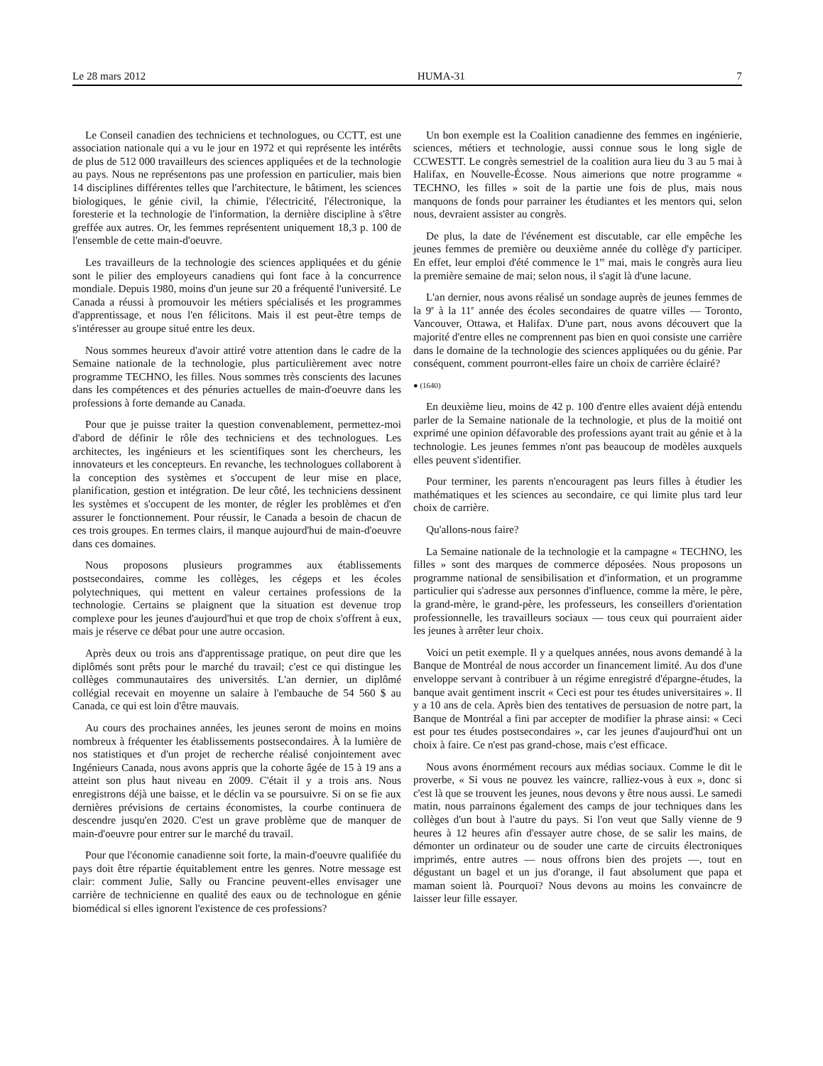Le 28 mars 2012 HUMA-31 7
Le Conseil canadien des techniciens et technologues, ou CCTT, est une association nationale qui a vu le jour en 1972 et qui représente les intérêts de plus de 512 000 travailleurs des sciences appliquées et de la technologie au pays. Nous ne représentons pas une profession en particulier, mais bien 14 disciplines différentes telles que l'architecture, le bâtiment, les sciences biologiques, le génie civil, la chimie, l'électricité, l'électronique, la foresterie et la technologie de l'information, la dernière discipline à s'être greffée aux autres. Or, les femmes représentent uniquement 18,3 p. 100 de l'ensemble de cette main-d'oeuvre.
Les travailleurs de la technologie des sciences appliquées et du génie sont le pilier des employeurs canadiens qui font face à la concurrence mondiale. Depuis 1980, moins d'un jeune sur 20 a fréquenté l'université. Le Canada a réussi à promouvoir les métiers spécialisés et les programmes d'apprentissage, et nous l'en félicitons. Mais il est peut-être temps de s'intéresser au groupe situé entre les deux.
Nous sommes heureux d'avoir attiré votre attention dans le cadre de la Semaine nationale de la technologie, plus particulièrement avec notre programme TECHNO, les filles. Nous sommes très conscients des lacunes dans les compétences et des pénuries actuelles de main-d'oeuvre dans les professions à forte demande au Canada.
Pour que je puisse traiter la question convenablement, permettez-moi d'abord de définir le rôle des techniciens et des technologues. Les architectes, les ingénieurs et les scientifiques sont les chercheurs, les innovateurs et les concepteurs. En revanche, les technologues collaborent à la conception des systèmes et s'occupent de leur mise en place, planification, gestion et intégration. De leur côté, les techniciens dessinent les systèmes et s'occupent de les monter, de régler les problèmes et d'en assurer le fonctionnement. Pour réussir, le Canada a besoin de chacun de ces trois groupes. En termes clairs, il manque aujourd'hui de main-d'oeuvre dans ces domaines.
Nous proposons plusieurs programmes aux établissements postsecondaires, comme les collèges, les cégeps et les écoles polytechniques, qui mettent en valeur certaines professions de la technologie. Certains se plaignent que la situation est devenue trop complexe pour les jeunes d'aujourd'hui et que trop de choix s'offrent à eux, mais je réserve ce débat pour une autre occasion.
Après deux ou trois ans d'apprentissage pratique, on peut dire que les diplômés sont prêts pour le marché du travail; c'est ce qui distingue les collèges communautaires des universités. L'an dernier, un diplômé collégial recevait en moyenne un salaire à l'embauche de 54 560 $ au Canada, ce qui est loin d'être mauvais.
Au cours des prochaines années, les jeunes seront de moins en moins nombreux à fréquenter les établissements postsecondaires. À la lumière de nos statistiques et d'un projet de recherche réalisé conjointement avec Ingénieurs Canada, nous avons appris que la cohorte âgée de 15 à 19 ans a atteint son plus haut niveau en 2009. C'était il y a trois ans. Nous enregistrons déjà une baisse, et le déclin va se poursuivre. Si on se fie aux dernières prévisions de certains économistes, la courbe continuera de descendre jusqu'en 2020. C'est un grave problème que de manquer de main-d'oeuvre pour entrer sur le marché du travail.
Pour que l'économie canadienne soit forte, la main-d'oeuvre qualifiée du pays doit être répartie équitablement entre les genres. Notre message est clair: comment Julie, Sally ou Francine peuvent-elles envisager une carrière de technicienne en qualité des eaux ou de technologue en génie biomédical si elles ignorent l'existence de ces professions?
Un bon exemple est la Coalition canadienne des femmes en ingénierie, sciences, métiers et technologie, aussi connue sous le long sigle de CCWESTT. Le congrès semestriel de la coalition aura lieu du 3 au 5 mai à Halifax, en Nouvelle-Écosse. Nous aimerions que notre programme « TECHNO, les filles » soit de la partie une fois de plus, mais nous manquons de fonds pour parrainer les étudiantes et les mentors qui, selon nous, devraient assister au congrès.
De plus, la date de l'événement est discutable, car elle empêche les jeunes femmes de première ou deuxième année du collège d'y participer. En effet, leur emploi d'été commence le 1<sup>er</sup> mai, mais le congrès aura lieu la première semaine de mai; selon nous, il s'agit là d'une lacune.
L'an dernier, nous avons réalisé un sondage auprès de jeunes femmes de la 9<sup>e</sup> à la 11<sup>e</sup> année des écoles secondaires de quatre villes — Toronto, Vancouver, Ottawa, et Halifax. D'une part, nous avons découvert que la majorité d'entre elles ne comprennent pas bien en quoi consiste une carrière dans le domaine de la technologie des sciences appliquées ou du génie. Par conséquent, comment pourront-elles faire un choix de carrière éclairé?
● (1640)
En deuxième lieu, moins de 42 p. 100 d'entre elles avaient déjà entendu parler de la Semaine nationale de la technologie, et plus de la moitié ont exprimé une opinion défavorable des professions ayant trait au génie et à la technologie. Les jeunes femmes n'ont pas beaucoup de modèles auxquels elles peuvent s'identifier.
Pour terminer, les parents n'encouragent pas leurs filles à étudier les mathématiques et les sciences au secondaire, ce qui limite plus tard leur choix de carrière.
Qu'allons-nous faire?
La Semaine nationale de la technologie et la campagne « TECHNO, les filles » sont des marques de commerce déposées. Nous proposons un programme national de sensibilisation et d'information, et un programme particulier qui s'adresse aux personnes d'influence, comme la mère, le père, la grand-mère, le grand-père, les professeurs, les conseillers d'orientation professionnelle, les travailleurs sociaux — tous ceux qui pourraient aider les jeunes à arrêter leur choix.
Voici un petit exemple. Il y a quelques années, nous avons demandé à la Banque de Montréal de nous accorder un financement limité. Au dos d'une enveloppe servant à contribuer à un régime enregistré d'épargne-études, la banque avait gentiment inscrit « Ceci est pour tes études universitaires ». Il y a 10 ans de cela. Après bien des tentatives de persuasion de notre part, la Banque de Montréal a fini par accepter de modifier la phrase ainsi: « Ceci est pour tes études postsecondaires », car les jeunes d'aujourd'hui ont un choix à faire. Ce n'est pas grand-chose, mais c'est efficace.
Nous avons énormément recours aux médias sociaux. Comme le dit le proverbe, « Si vous ne pouvez les vaincre, ralliez-vous à eux », donc si c'est là que se trouvent les jeunes, nous devons y être nous aussi. Le samedi matin, nous parrainons également des camps de jour techniques dans les collèges d'un bout à l'autre du pays. Si l'on veut que Sally vienne de 9 heures à 12 heures afin d'essayer autre chose, de se salir les mains, de démonter un ordinateur ou de souder une carte de circuits électroniques imprimés, entre autres — nous offrons bien des projets —, tout en dégustant un bagel et un jus d'orange, il faut absolument que papa et maman soient là. Pourquoi? Nous devons au moins les convaincre de laisser leur fille essayer.